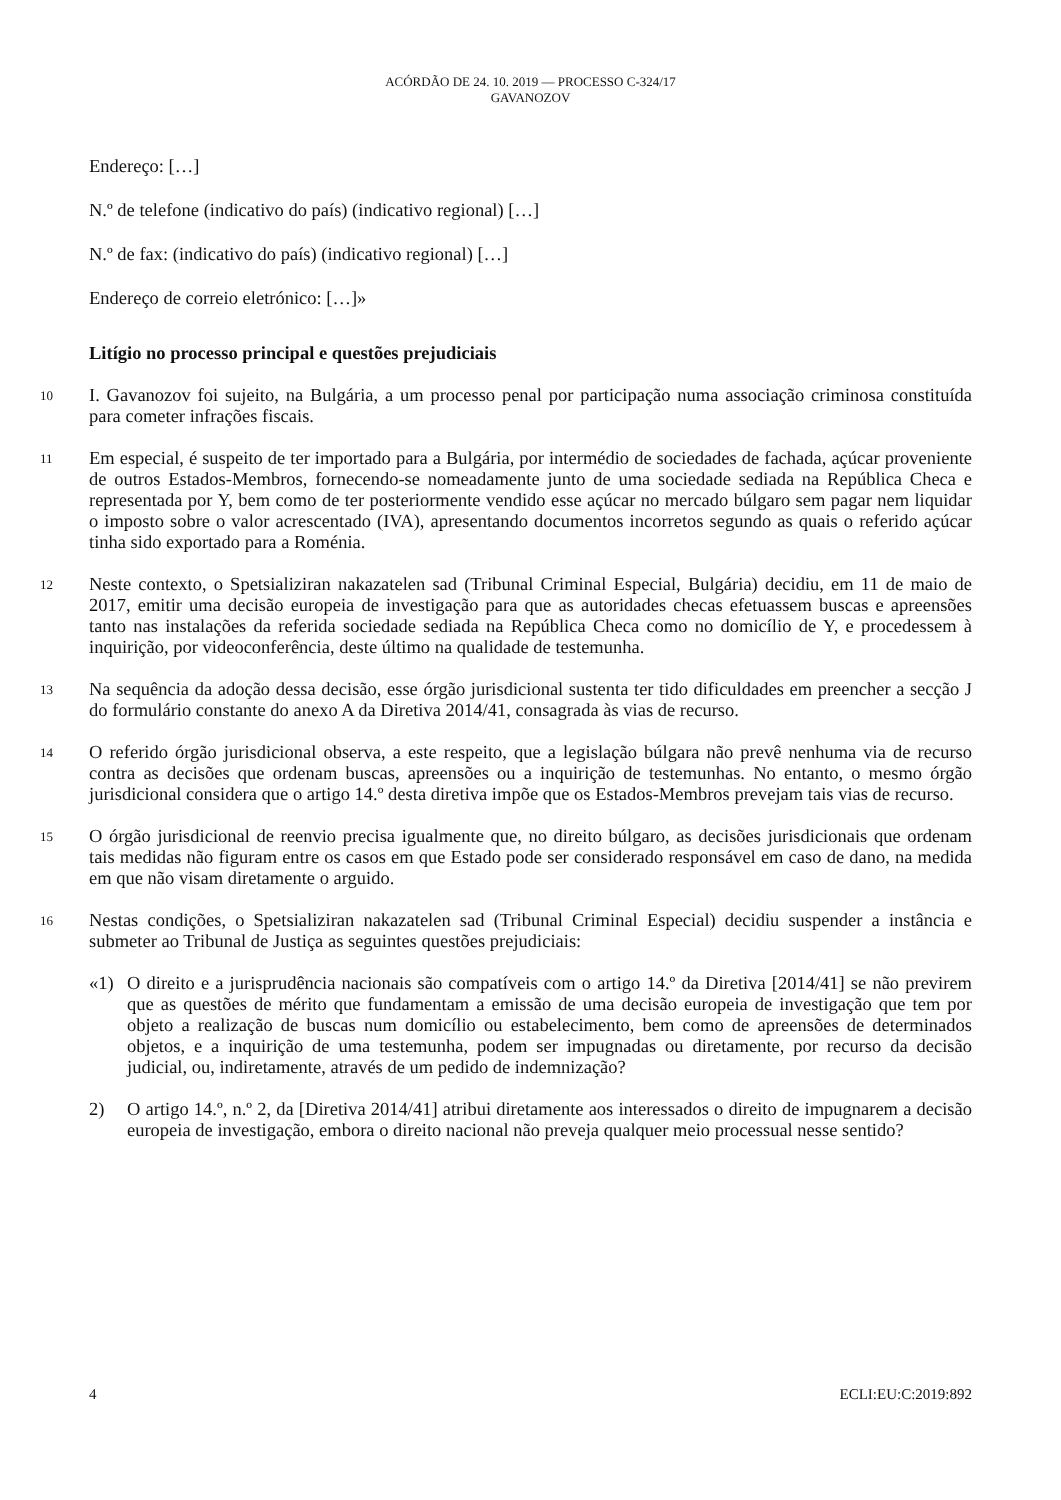ACÓRDÃO DE 24. 10. 2019 — PROCESSO C-324/17
GAVANOZOV
Endereço: […]
N.º de telefone (indicativo do país) (indicativo regional) […]
N.º de fax: (indicativo do país) (indicativo regional) […]
Endereço de correio eletrónico: […]»
Litígio no processo principal e questões prejudiciais
10
I. Gavanozov foi sujeito, na Bulgária, a um processo penal por participação numa associação criminosa constituída para cometer infrações fiscais.
11
Em especial, é suspeito de ter importado para a Bulgária, por intermédio de sociedades de fachada, açúcar proveniente de outros Estados-Membros, fornecendo-se nomeadamente junto de uma sociedade sediada na República Checa e representada por Y, bem como de ter posteriormente vendido esse açúcar no mercado búlgaro sem pagar nem liquidar o imposto sobre o valor acrescentado (IVA), apresentando documentos incorretos segundo as quais o referido açúcar tinha sido exportado para a Roménia.
12
Neste contexto, o Spetsializiran nakazatelen sad (Tribunal Criminal Especial, Bulgária) decidiu, em 11 de maio de 2017, emitir uma decisão europeia de investigação para que as autoridades checas efetuassem buscas e apreensões tanto nas instalações da referida sociedade sediada na República Checa como no domicílio de Y, e procedessem à inquirição, por videoconferência, deste último na qualidade de testemunha.
13
Na sequência da adoção dessa decisão, esse órgão jurisdicional sustenta ter tido dificuldades em preencher a secção J do formulário constante do anexo A da Diretiva 2014/41, consagrada às vias de recurso.
14
O referido órgão jurisdicional observa, a este respeito, que a legislação búlgara não prevê nenhuma via de recurso contra as decisões que ordenam buscas, apreensões ou a inquirição de testemunhas. No entanto, o mesmo órgão jurisdicional considera que o artigo 14.º desta diretiva impõe que os Estados-Membros prevejam tais vias de recurso.
15
O órgão jurisdicional de reenvio precisa igualmente que, no direito búlgaro, as decisões jurisdicionais que ordenam tais medidas não figuram entre os casos em que Estado pode ser considerado responsável em caso de dano, na medida em que não visam diretamente o arguido.
16
Nestas condições, o Spetsializiran nakazatelen sad (Tribunal Criminal Especial) decidiu suspender a instância e submeter ao Tribunal de Justiça as seguintes questões prejudiciais:
«1) O direito e a jurisprudência nacionais são compatíveis com o artigo 14.º da Diretiva [2014/41] se não previrem que as questões de mérito que fundamentam a emissão de uma decisão europeia de investigação que tem por objeto a realização de buscas num domicílio ou estabelecimento, bem como de apreensões de determinados objetos, e a inquirição de uma testemunha, podem ser impugnadas ou diretamente, por recurso da decisão judicial, ou, indiretamente, através de um pedido de indemnização?
2) O artigo 14.º, n.º 2, da [Diretiva 2014/41] atribui diretamente aos interessados o direito de impugnarem a decisão europeia de investigação, embora o direito nacional não preveja qualquer meio processual nesse sentido?
4 ECLI:EU:C:2019:892